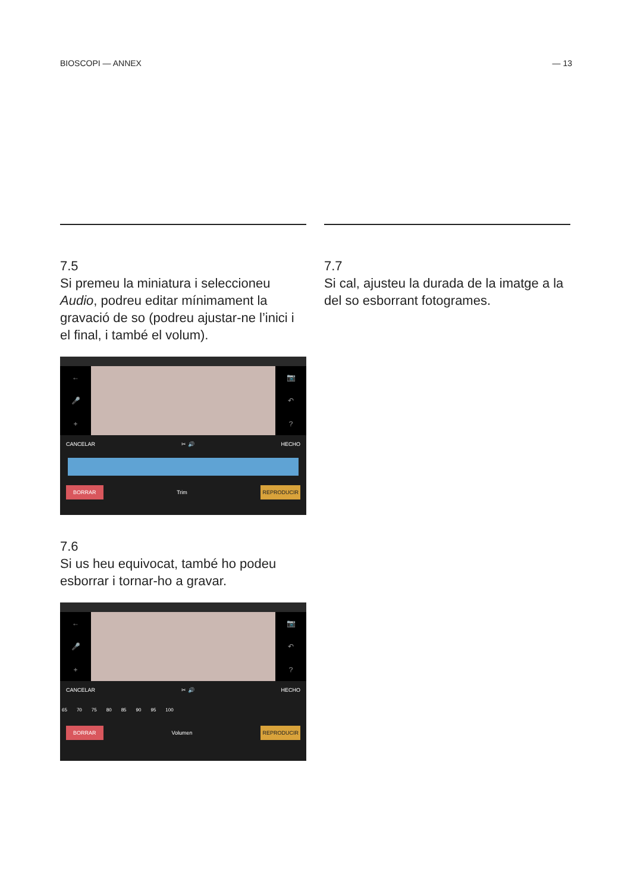BIOSCOPI — ANNEX — 13
7.5
Si premeu la miniatura i seleccioneu Audio, podreu editar mínimament la gravació de so (podreu ajustar-ne l’inici i el final, i també el volum).
←
🎤
+
📷
↶?
CANCELAR ✂ 🔊 HECHO
BORRAR Trim REPRODUCIR
7.6
Si us heu equivocat, també ho podeu esborrar i tornar-ho a gravar.
←
🎤
+
📷
↶?
CANCELAR ✂ 🔊 HECHO
65 70 75 80 85 90 95 100
BORRAR Volumen REPRODUCIR
7.7
Si cal, ajusteu la durada de la imatge a la del so esborrant fotogrames.